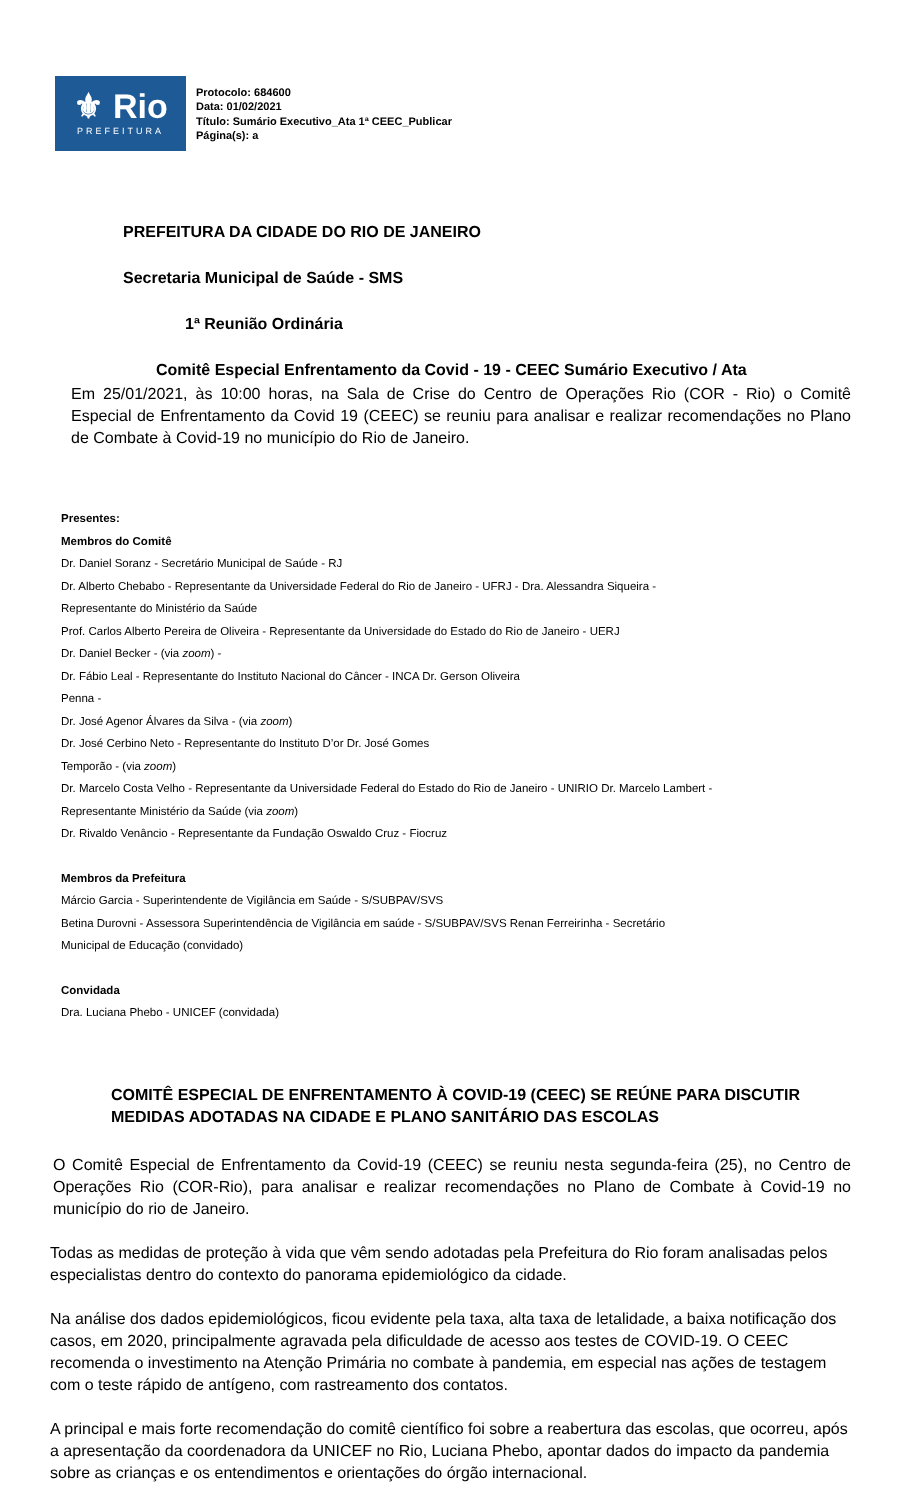⚜ Rio
PREFEITURA
Protocolo: 684600
Data: 01/02/2021
Título: Sumário Executivo_Ata 1ª CEEC_Publicar
Página(s): a
PREFEITURA DA CIDADE DO RIO DE JANEIRO
Secretaria Municipal de Saúde - SMS
1ª Reunião Ordinária
Comitê Especial Enfrentamento da Covid - 19 - CEEC Sumário Executivo / Ata
Em 25/01/2021, às 10:00 horas, na Sala de Crise do Centro de Operações Rio (COR - Rio) o Comitê Especial de Enfrentamento da Covid 19 (CEEC) se reuniu para analisar e realizar recomendações no Plano de Combate à Covid-19 no município do Rio de Janeiro.
Presentes:
Membros do Comitê
Dr. Daniel Soranz - Secretário Municipal de Saúde - RJ
Dr. Alberto Chebabo - Representante da Universidade Federal do Rio de Janeiro - UFRJ - Dra. Alessandra Siqueira -
Representante do Ministério da Saúde
Prof. Carlos Alberto Pereira de Oliveira - Representante da Universidade do Estado do Rio de Janeiro - UERJ
Dr. Daniel Becker - (via zoom) -
Dr. Fábio Leal - Representante do Instituto Nacional do Câncer - INCA Dr. Gerson Oliveira
Penna -
Dr. José Agenor Álvares da Silva - (via zoom)
Dr. José Cerbino Neto - Representante do Instituto D’or Dr. José Gomes
Temporão - (via zoom)
Dr. Marcelo Costa Velho - Representante da Universidade Federal do Estado do Rio de Janeiro - UNIRIO Dr. Marcelo Lambert -
Representante Ministério da Saúde (via zoom)
Dr. Rivaldo Venâncio - Representante da Fundação Oswaldo Cruz - Fiocruz
Membros da Prefeitura
Márcio Garcia - Superintendente de Vigilância em Saúde - S/SUBPAV/SVS
Betina Durovni - Assessora Superintendência de Vigilância em saúde - S/SUBPAV/SVS Renan Ferreirinha - Secretário
Municipal de Educação (convidado)
Convidada
Dra. Luciana Phebo - UNICEF (convidada)
COMITÊ ESPECIAL DE ENFRENTAMENTO À COVID-19 (CEEC) SE REÚNE PARA DISCUTIR MEDIDAS ADOTADAS NA CIDADE E PLANO SANITÁRIO DAS ESCOLAS
O Comitê Especial de Enfrentamento da Covid-19 (CEEC) se reuniu nesta segunda-feira (25), no Centro de Operações Rio (COR-Rio), para analisar e realizar recomendações no Plano de Combate à Covid-19 no município do rio de Janeiro.
Todas as medidas de proteção à vida que vêm sendo adotadas pela Prefeitura do Rio foram analisadas pelos especialistas dentro do contexto do panorama epidemiológico da cidade.
Na análise dos dados epidemiológicos, ficou evidente pela taxa, alta taxa de letalidade, a baixa notificação dos casos, em 2020, principalmente agravada pela dificuldade de acesso aos testes de COVID-19. O CEEC recomenda o investimento na Atenção Primária no combate à pandemia, em especial nas ações de testagem com o teste rápido de antígeno, com rastreamento dos contatos.
A principal e mais forte recomendação do comitê científico foi sobre a reabertura das escolas, que ocorreu, após a apresentação da coordenadora da UNICEF no Rio, Luciana Phebo, apontar dados do impacto da pandemia sobre as crianças e os entendimentos e orientações do órgão internacional.